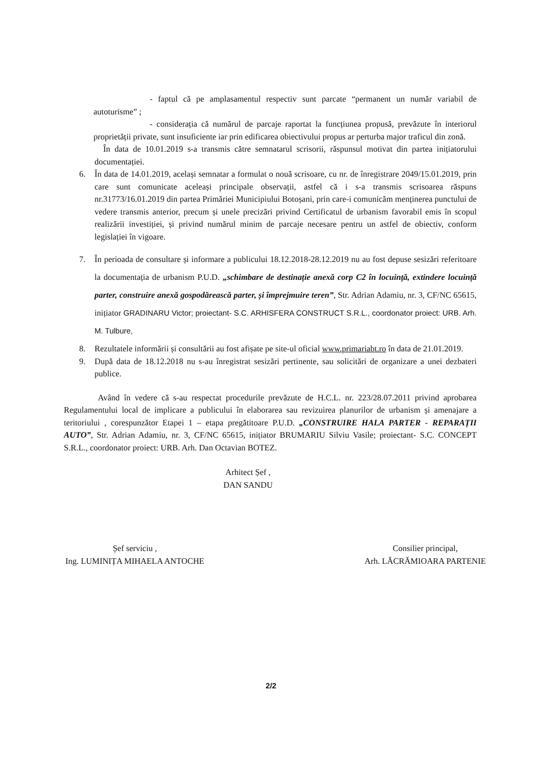- faptul că pe amplasamentul respectiv sunt parcate “permanent un număr variabil de autoturisme” ;
- considerația că numărul de parcaje raportat la funcțiunea propusă, prevăzute în interiorul proprietății private, sunt insuficiente iar prin edificarea obiectivului propus ar perturba major traficul din zonă.
În data de 10.01.2019 s-a transmis către semnatarul scrisorii, răspunsul motivat din partea inițiatorului documentației.
6. În data de 14.01.2019, același semnatar a formulat o nouă scrisoare, cu nr. de înregistrare 2049/15.01.2019, prin care sunt comunicate aceleași principale observații, astfel că i s-a transmis scrisoarea răspuns nr.31773/16.01.2019 din partea Primăriei Municipiului Botoșani, prin care-i comunicăm menținerea punctului de vedere transmis anterior, precum și unele precizări privind Certificatul de urbanism favorabil emis în scopul realizării investiției, și privind numărul minim de parcaje necesare pentru un astfel de obiectiv, conform legislației în vigoare.
7. În perioada de consultare și informare a publicului 18.12.2018-28.12.2019 nu au fost depuse sesizări referitoare la documentația de urbanism P.U.D. „schimbare de destinație anexă corp C2 în locuință, extindere locuință parter, construire anexă gospodărească parter, și împrejmuire teren”, Str. Adrian Adamiu, nr. 3, CF/NC 65615, inițiator GRADINARU Victor; proiectant- S.C. ARHISFERA CONSTRUCT S.R.L., coordonator proiect: URB. Arh. M. Tulbure,
8. Rezultatele informării și consultării au fost afișate pe site-ul oficial www.primariabt.ro în data de 21.01.2019.
9. După data de 18.12.2018 nu s-au înregistrat sesizări pertinente, sau solicitări de organizare a unei dezbateri publice.
Având în vedere că s-au respectat procedurile prevăzute de H.C.L. nr. 223/28.07.2011 privind aprobarea Regulamentului local de implicare a publicului în elaborarea sau revizuirea planurilor de urbanism și amenajare a teritoriului , corespunzător Etapei 1 – etapa pregătitoare P.U.D. „CONSTRUIRE HALA PARTER - REPARAȚII AUTO”, Str. Adrian Adamiu, nr. 3, CF/NC 65615, inițiator BRUMARIU Silviu Vasile; proiectant- S.C. CONCEPT S.R.L., coordonator proiect: URB. Arh. Dan Octavian BOTEZ.
Arhitect Șef ,
DAN SANDU
Șef serviciu ,
Ing. LUMINIȚA MIHAELA ANTOCHE
Consilier principal,
Arh. LĂCRĂMIOARA PARTENIE
2/2